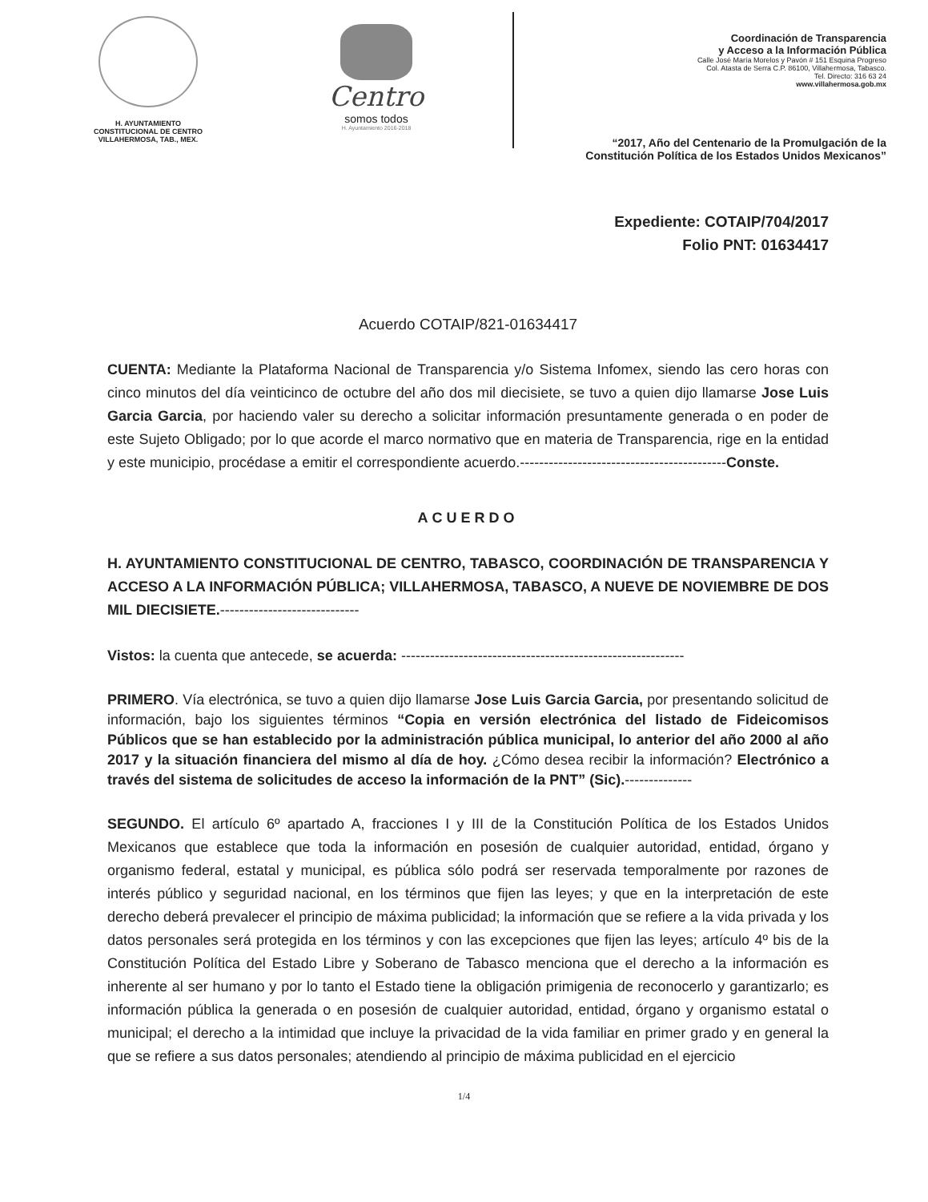H. AYUNTAMIENTO
CONSTITUCIONAL DE CENTRO
VILLAHERMOSA, TAB., MEX.
Centro
somos todos
H. Ayuntamiento 2016-2018
Coordinación de Transparencia
y Acceso a la Información Pública
Calle José María Morelos y Pavón # 151 Esquina Progreso
Col. Atasta de Serra C.P. 86100, Villahermosa, Tabasco.
Tel. Directo: 316 63 24
www.villahermosa.gob.mx
“2017, Año del Centenario de la Promulgación de la
Constitución Política de los Estados Unidos Mexicanos”
Expediente: COTAIP/704/2017
Folio PNT: 01634417
Acuerdo COTAIP/821-01634417
CUENTA: Mediante la Plataforma Nacional de Transparencia y/o Sistema Infomex, siendo las cero horas con cinco minutos del día veinticinco de octubre del año dos mil diecisiete, se tuvo a quien dijo llamarse Jose Luis Garcia Garcia, por haciendo valer su derecho a solicitar información presuntamente generada o en poder de este Sujeto Obligado; por lo que acorde el marco normativo que en materia de Transparencia, rige en la entidad y este municipio, procédase a emitir el correspondiente acuerdo.-------------------------------------------Conste.
ACUERDO
H. AYUNTAMIENTO CONSTITUCIONAL DE CENTRO, TABASCO, COORDINACIÓN DE TRANSPARENCIA Y ACCESO A LA INFORMACIÓN PÚBLICA; VILLAHERMOSA, TABASCO, A NUEVE DE NOVIEMBRE DE DOS MIL DIECISIETE.-----------------------------
Vistos: la cuenta que antecede, se acuerda: -----------------------------------------------------------
PRIMERO. Vía electrónica, se tuvo a quien dijo llamarse Jose Luis Garcia Garcia, por presentando solicitud de información, bajo los siguientes términos “Copia en versión electrónica del listado de Fideicomisos Públicos que se han establecido por la administración pública municipal, lo anterior del año 2000 al año 2017 y la situación financiera del mismo al día de hoy. ¿Cómo desea recibir la información? Electrónico a través del sistema de solicitudes de acceso la información de la PNT” (Sic).--------------
SEGUNDO. El artículo 6º apartado A, fracciones I y III de la Constitución Política de los Estados Unidos Mexicanos que establece que toda la información en posesión de cualquier autoridad, entidad, órgano y organismo federal, estatal y municipal, es pública sólo podrá ser reservada temporalmente por razones de interés público y seguridad nacional, en los términos que fijen las leyes; y que en la interpretación de este derecho deberá prevalecer el principio de máxima publicidad; la información que se refiere a la vida privada y los datos personales será protegida en los términos y con las excepciones que fijen las leyes; artículo 4º bis de la Constitución Política del Estado Libre y Soberano de Tabasco menciona que el derecho a la información es inherente al ser humano y por lo tanto el Estado tiene la obligación primigenia de reconocerlo y garantizarlo; es información pública la generada o en posesión de cualquier autoridad, entidad, órgano y organismo estatal o municipal; el derecho a la intimidad que incluye la privacidad de la vida familiar en primer grado y en general la que se refiere a sus datos personales; atendiendo al principio de máxima publicidad en el ejercicio
1/4